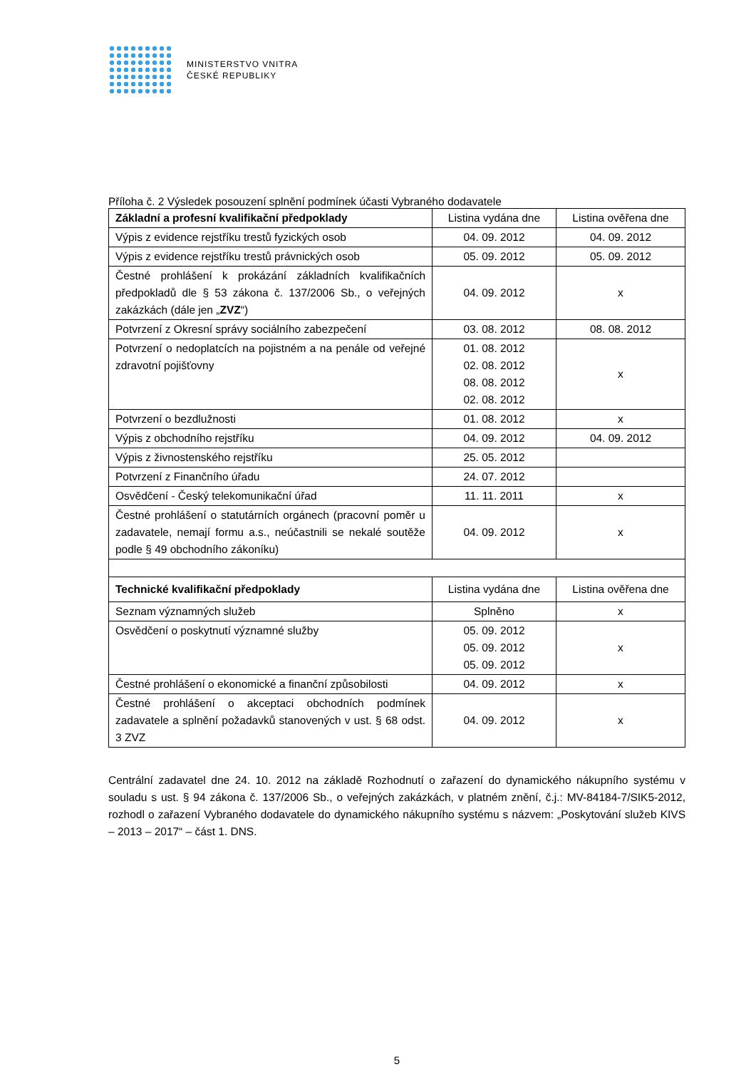MINISTERSTVO VNITRA
ČESKÉ REPUBLIKY
Příloha č. 2 Výsledek posouzení splnění podmínek účasti Vybraného dodavatele
| Základní a profesní kvalifikační předpoklady | Listina vydána dne | Listina ověřena dne |
| --- | --- | --- |
| Výpis z evidence rejstříku trestů fyzických osob | 04. 09. 2012 | 04. 09. 2012 |
| Výpis z evidence rejstříku trestů právnických osob | 05. 09. 2012 | 05. 09. 2012 |
| Čestné prohlášení k prokázání základních kvalifikačních předpokladů dle § 53 zákona č. 137/2006 Sb., o veřejných zakázkách (dále jen „ ZVZ “) | 04. 09. 2012 | x |
| Potvrzení z Okresní správy sociálního zabezpečení | 03. 08. 2012 | 08. 08. 2012 |
| Potvrzení o nedoplatcích na pojistném a na penále od veřejné zdravotní pojišťovny | 01. 08. 2012 02. 08. 2012 08. 08. 2012 02. 08. 2012 | x |
| Potvrzení o bezdlužnosti | 01. 08. 2012 | x |
| Výpis z obchodního rejstříku | 04. 09. 2012 | 04. 09. 2012 |
| Výpis z živnostenského rejstříku | 25. 05. 2012 | |
| Potvrzení z Finančního úřadu | 24. 07. 2012 | |
| Osvědčení - Český telekomunikační úřad | 11. 11. 2011 | x |
| Čestné prohlášení o statutárních orgánech (pracovní poměr u zadavatele, nemají formu a.s., neúčastnili se nekalé soutěže podle § 49 obchodního zákoníku) | 04. 09. 2012 | x |
| Technické kvalifikační předpoklady | Listina vydána dne | Listina ověřena dne |
| Seznam významných služeb | Splněno | x |
| Osvědčení o poskytnutí významné služby | 05. 09. 2012 05. 09. 2012 05. 09. 2012 | x |
| Čestné prohlášení o ekonomické a finanční způsobilosti | 04. 09. 2012 | x |
| Čestné prohlášení o akceptaci obchodních podmínek zadavatele a splnění požadavků stanovených v ust. § 68 odst. 3 ZVZ | 04. 09. 2012 | x |
Centrální zadavatel dne 24. 10. 2012 na základě Rozhodnutí o zařazení do dynamického nákupního systému v souladu s ust. § 94 zákona č. 137/2006 Sb., o veřejných zakázkách, v platném znění, č.j.: MV-84184-7/SIK5-2012, rozhodl o zařazení Vybraného dodavatele do dynamického nákupního systému s názvem: „Poskytování služeb KIVS – 2013 – 2017“ – část 1. DNS.
5